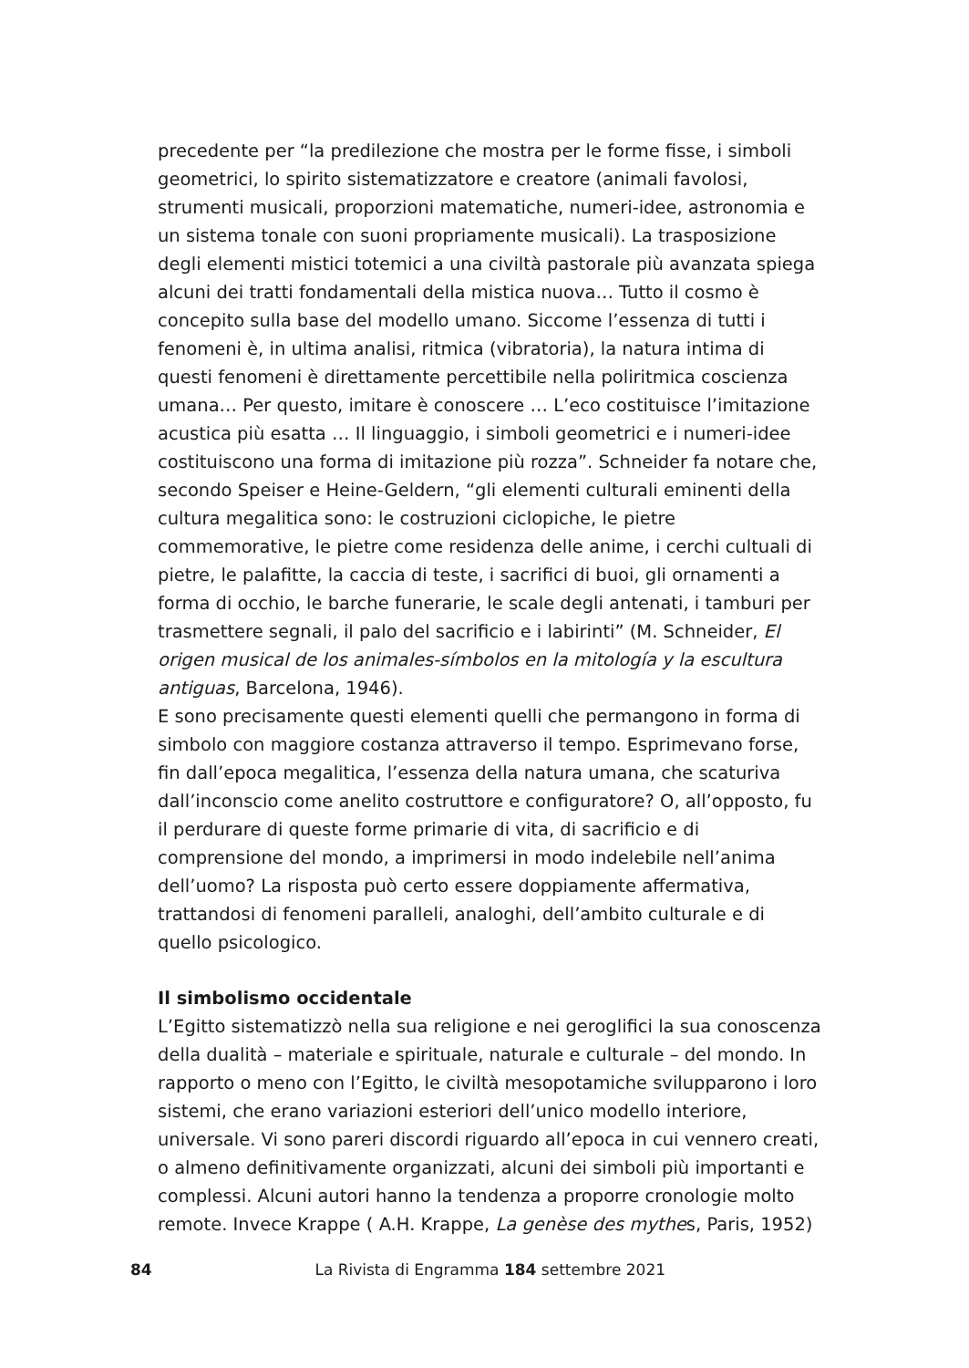precedente per “la predilezione che mostra per le forme fisse, i simboli geometrici, lo spirito sistematizzatore e creatore (animali favolosi, strumenti musicali, proporzioni matematiche, numeri-idee, astronomia e un sistema tonale con suoni propriamente musicali). La trasposizione degli elementi mistici totemici a una civiltà pastorale più avanzata spiega alcuni dei tratti fondamentali della mistica nuova… Tutto il cosmo è concepito sulla base del modello umano. Siccome l’essenza di tutti i fenomeni è, in ultima analisi, ritmica (vibratoria), la natura intima di questi fenomeni è direttamente percettibile nella poliritmica coscienza umana… Per questo, imitare è conoscere … L’eco costituisce l’imitazione acustica più esatta … Il linguaggio, i simboli geometrici e i numeri-idee costituiscono una forma di imitazione più rozza”. Schneider fa notare che, secondo Speiser e Heine-Geldern, “gli elementi culturali eminenti della cultura megalitica sono: le costruzioni ciclopiche, le pietre commemorative, le pietre come residenza delle anime, i cerchi cultuali di pietre, le palafitte, la caccia di teste, i sacrifici di buoi, gli ornamenti a forma di occhio, le barche funerarie, le scale degli antenati, i tamburi per trasmettere segnali, il palo del sacrificio e i labirinti” (M. Schneider, El origen musical de los animales-símbolos en la mitología y la escultura antiguas, Barcelona, 1946).
E sono precisamente questi elementi quelli che permangono in forma di simbolo con maggiore costanza attraverso il tempo. Esprimevano forse, fin dall’epoca megalitica, l’essenza della natura umana, che scaturiva dall’inconscio come anelito costruttore e configuratore? O, all’opposto, fu il perdurare di queste forme primarie di vita, di sacrificio e di comprensione del mondo, a imprimersi in modo indelebile nell’anima dell’uomo? La risposta può certo essere doppiamente affermativa, trattandosi di fenomeni paralleli, analoghi, dell’ambito culturale e di quello psicologico.
Il simbolismo occidentale
L’Egitto sistematizzò nella sua religione e nei geroglifici la sua conoscenza della dualità – materiale e spirituale, naturale e culturale – del mondo. In rapporto o meno con l’Egitto, le civiltà mesopotamiche svilupparono i loro sistemi, che erano variazioni esteriori dell’unico modello interiore, universale. Vi sono pareri discordi riguardo all’epoca in cui vennero creati, o almeno definitivamente organizzati, alcuni dei simboli più importanti e complessi. Alcuni autori hanno la tendenza a proporre cronologie molto remote. Invece Krappe ( A.H. Krappe, La genèse des mythes, Paris, 1952)
84 La Rivista di Engramma 184 settembre 2021